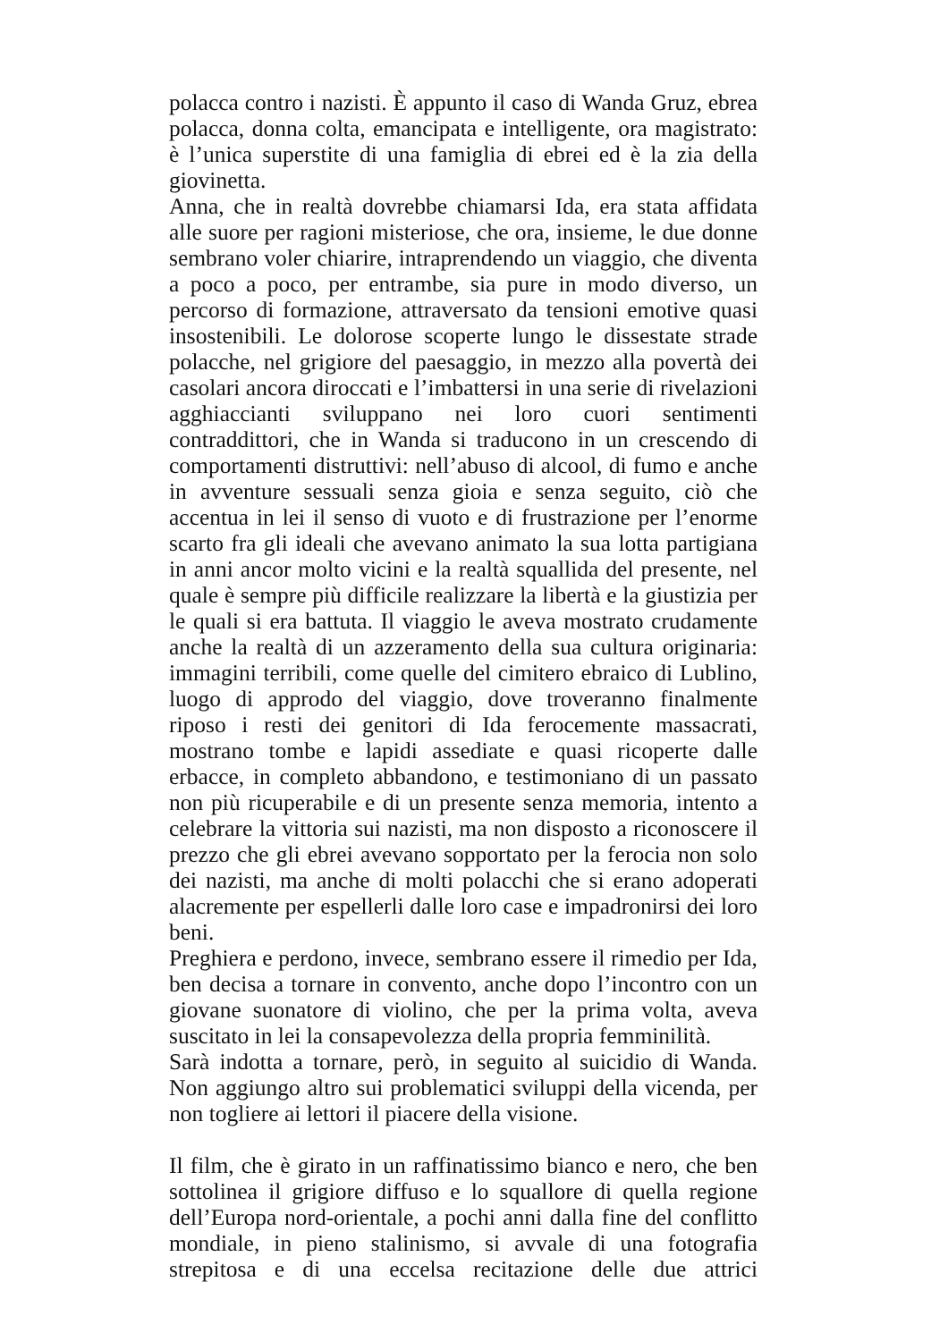polacca contro i nazisti. È appunto il caso di Wanda Gruz, ebrea polacca, donna colta, emancipata e intelligente, ora magistrato: è l’unica superstite di una famiglia di ebrei ed è la zia della giovinetta.
Anna, che in realtà dovrebbe chiamarsi Ida, era stata affidata alle suore per ragioni misteriose, che ora, insieme, le due donne sembrano voler chiarire, intraprendendo un viaggio, che diventa a poco a poco, per entrambe, sia pure in modo diverso, un percorso di formazione, attraversato da tensioni emotive quasi insostenibili. Le dolorose scoperte lungo le dissestate strade polacche, nel grigiore del paesaggio, in mezzo alla povertà dei casolari ancora diroccati e l’imbattersi in una serie di rivelazioni agghiaccianti sviluppano nei loro cuori sentimenti contraddittori, che in Wanda si traducono in un crescendo di comportamenti distruttivi: nell’abuso di alcool, di fumo e anche in avventure sessuali senza gioia e senza seguito, ciò che accentua in lei il senso di vuoto e di frustrazione per l’enorme scarto fra gli ideali che avevano animato la sua lotta partigiana in anni ancor molto vicini e la realtà squallida del presente, nel quale è sempre più difficile realizzare la libertà e la giustizia per le quali si era battuta. Il viaggio le aveva mostrato crudamente anche la realtà di un azzeramento della sua cultura originaria: immagini terribili, come quelle del cimitero ebraico di Lublino, luogo di approdo del viaggio, dove troveranno finalmente riposo i resti dei genitori di Ida ferocemente massacrati, mostrano tombe e lapidi assediate e quasi ricoperte dalle erbacce, in completo abbandono, e testimoniano di un passato non più ricuperabile e di un presente senza memoria, intento a celebrare la vittoria sui nazisti, ma non disposto a riconoscere il prezzo che gli ebrei avevano sopportato per la ferocia non solo dei nazisti, ma anche di molti polacchi che si erano adoperati alacremente per espellerli dalle loro case e impadronirsi dei loro beni.
Preghiera e perdono, invece, sembrano essere il rimedio per Ida, ben decisa a tornare in convento, anche dopo l’incontro con un giovane suonatore di violino, che per la prima volta, aveva suscitato in lei la consapevolezza della propria femminilità.
Sarà indotta a tornare, però, in seguito al suicidio di Wanda. Non aggiungo altro sui problematici sviluppi della vicenda, per non togliere ai lettori il piacere della visione.
Il film, che è girato in un raffinatissimo bianco e nero, che ben sottolinea il grigiore diffuso e lo squallore di quella regione dell’Europa nord-orientale, a pochi anni dalla fine del conflitto mondiale, in pieno stalinismo, si avvale di una fotografia strepitosa e di una eccelsa recitazione delle due attrici